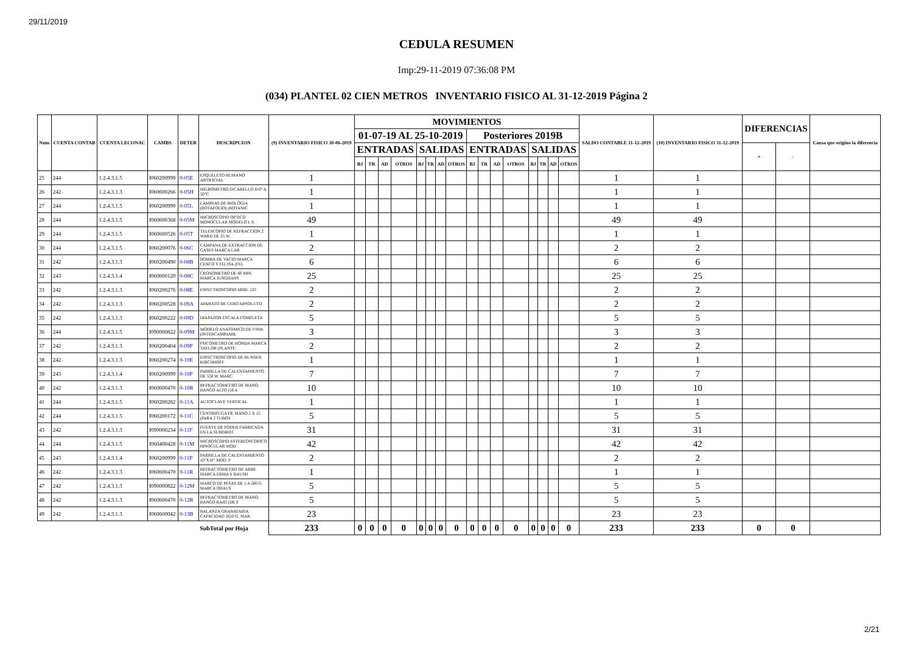29/11/2019
CEDULA RESUMEN
Imp:29-11-2019 07:36:08 PM
(034) PLANTEL 02 CIEN METROS INVENTARIO FISICO AL 31-12-2019 Página 2
| Num | CUENTA CONTAB | CUENTA LECONAC | CAMBS | DETER | DESCRIPCION | (9) INVENTARIO FISICO 30-06-2019 | MOVIMIENTOS | | | | | | | | | | | | | | | | SALDO CONTABLE 31-12-2019 | (10) INVENTARIO FISICO 31-12-2019 | DIFERENCIAS | | Causa que origino la diferencia |
| --- | --- | --- | --- | --- | --- | --- | --- | --- | --- | --- | --- | --- | --- | --- | --- | --- | --- | --- | --- | --- | --- | --- | --- | --- | --- | --- | --- |
| | | | | | | | 01-07-19 AL 25-10-2019 | | | | | | | | Posteriores 2019B | | | | | | | | | | | | |
| | | | | | | | ENTRADAS | | | | SALIDAS | | | | ENTRADAS | | | | SALIDAS | | | | | | + | - | |
| | | | | | | | BJ | TR | AD | OTROS | BJ | TR | AD | OTROS | BJ | TR | AD | OTROS | BJ | TR | AD | OTROS | | | | | |
| 25 | 244 | 1.2.4.3.1.5 | I060200999 | 0-05E | ESQUELETO HUMANO ARTIFICIAL | 1 | | | | | | | | | | | | | | | | | 1 | 1 | | | |
| 26 | 242 | 1.2.4.3.1.3 | I060600266 | 0-05H | HIGROMETRO D/CABELLO D/0° A 50°C | 1 | | | | | | | | | | | | | | | | | 1 | 1 | | | |
| 27 | 244 | 1.2.4.3.1.5 | I060200999 | 0-05L | LAMINAS DE BIOLOGIA (ROTAFOLIO) (BOTANIC | 1 | | | | | | | | | | | | | | | | | 1 | 1 | | | |
| 28 | 244 | 1.2.4.3.1.5 | I060600368 | 0-05M | MICROSCOPIO OPTICO MONOCULAR MODELO L.S. | 49 | | | | | | | | | | | | | | | | | 49 | 49 | | | |
| 29 | 244 | 1.2.4.3.1.5 | I060600526 | 0-05T | TELESCOPIO DE REFRACCION 2 WARD DE 25 W. | 1 | | | | | | | | | | | | | | | | | 1 | 1 | | | |
| 30 | 244 | 1.2.4.3.1.5 | I060200076 | 0-06C | CAMPANA DE EXTRACCION DE GASES MARCA LAB | 2 | | | | | | | | | | | | | | | | | 2 | 2 | | | |
| 31 | 242 | 1.2.4.3.1.3 | I060200490 | 0-08B | BOMBA DE VACIO MARCA CENCO Y FELISA (FEL | 6 | | | | | | | | | | | | | | | | | 6 | 6 | | | |
| 32 | 243 | 1.2.4.3.1.4 | I060600120 | 0-08C | CRONOMETRO DE 60 MIN. MARCA JUNGHANS | 25 | | | | | | | | | | | | | | | | | 25 | 25 | | | |
| 33 | 242 | 1.2.4.3.1.3 | I060200276 | 0-08E | ESPECTROSCOPIO MOD. 125 | 2 | | | | | | | | | | | | | | | | | 2 | 2 | | | |
| 34 | 242 | 1.2.4.3.1.3 | I060200528 | 0-09A | APARATO DE CERO ABSOLUTO | 2 | | | | | | | | | | | | | | | | | 2 | 2 | | | |
| 35 | 242 | 1.2.4.3.1.3 | I060200222 | 0-09D | DIAPAZON ESCALA COMPLETA | 5 | | | | | | | | | | | | | | | | | 5 | 5 | | | |
| 36 | 244 | 1.2.4.3.1.5 | I090000822 | 0-09M | MODELO ANATOMICO DE VINIL (INTERCAMBIABL | 3 | | | | | | | | | | | | | | | | | 3 | 3 | | | |
| 37 | 242 | 1.2.4.3.1.3 | I060200404 | 0-09P | PSICOMETRO DE HONDA MARCA TAYLOR (PLANTE | 2 | | | | | | | | | | | | | | | | | 2 | 2 | | | |
| 38 | 242 | 1.2.4.3.1.3 | I060200274 | 0-10E | ESPECTROSCOPIO DE BUNSEN KIRCHHOFF | 1 | | | | | | | | | | | | | | | | | 1 | 1 | | | |
| 39 | 243 | 1.2.4.3.1.4 | I060200999 | 0-10P | PARRILLA DE CALENTAMIENTO DE 550 W. MARC | 7 | | | | | | | | | | | | | | | | | 7 | 7 | | | |
| 40 | 242 | 1.2.4.3.1.3 | I060600470 | 0-10R | REFRACTOMETRO DE MANO, RANGO ALTO (58 A | 10 | | | | | | | | | | | | | | | | | 10 | 10 | | | |
| 41 | 244 | 1.2.4.3.1.5 | I060200282 | 0-11A | AUTOCLAVE VERTICAL | 1 | | | | | | | | | | | | | | | | | 1 | 1 | | | |
| 42 | 244 | 1.2.4.3.1.5 | I060200172 | 0-11C | CENTRIFUGA DE MANO 2 X 15 (PARA 2 TUBOS | 5 | | | | | | | | | | | | | | | | | 5 | 5 | | | |
| 43 | 242 | 1.2.4.3.1.3 | I090000234 | 0-11F | FUENTE DE PODER FABRICADA EN LA SUBDIREC | 31 | | | | | | | | | | | | | | | | | 31 | 31 | | | |
| 44 | 244 | 1.2.4.3.1.5 | I060400428 | 0-11M | MICROSCOPIO ESTEREOSCOPICO BINOCULAR MOD | 42 | | | | | | | | | | | | | | | | | 42 | 42 | | | |
| 45 | 243 | 1.2.4.3.1.4 | I060200999 | 0-11P | PARRILLA DE CALENTAMIENTO 10"X10" MOD. P | 2 | | | | | | | | | | | | | | | | | 2 | 2 | | | |
| 46 | 242 | 1.2.4.3.1.3 | I060600470 | 0-11R | REFRACTOMETRO DE ABBE MARCA ERMA Y BAUSH | 1 | | | | | | | | | | | | | | | | | 1 | 1 | | | |
| 47 | 242 | 1.2.4.3.1.3 | I090000822 | 0-12M | MARCO DE PESAS DE 1 A 500 G. MARCA OHAUS | 5 | | | | | | | | | | | | | | | | | 5 | 5 | | | |
| 48 | 242 | 1.2.4.3.1.3 | I060600470 | 0-12R | REFRACTOMETRO DE MANO, RANGO BAJO (DE 0 | 5 | | | | | | | | | | | | | | | | | 5 | 5 | | | |
| 49 | 242 | 1.2.4.3.1.3 | I060600042 | 0-13B | BALANZA GRANATARIA CAPACIDAD 2610 G. MAR | 23 | | | | | | | | | | | | | | | | | 23 | 23 | | | |
| | | | | | SubTotal por Hoja | 233 | 0 | 0 | 0 | 0 | 0 | 0 | 0 | 0 | 0 | 0 | 0 | 0 | 0 | 0 | 0 | 0 | 233 | 233 | 0 | 0 | |
2/21